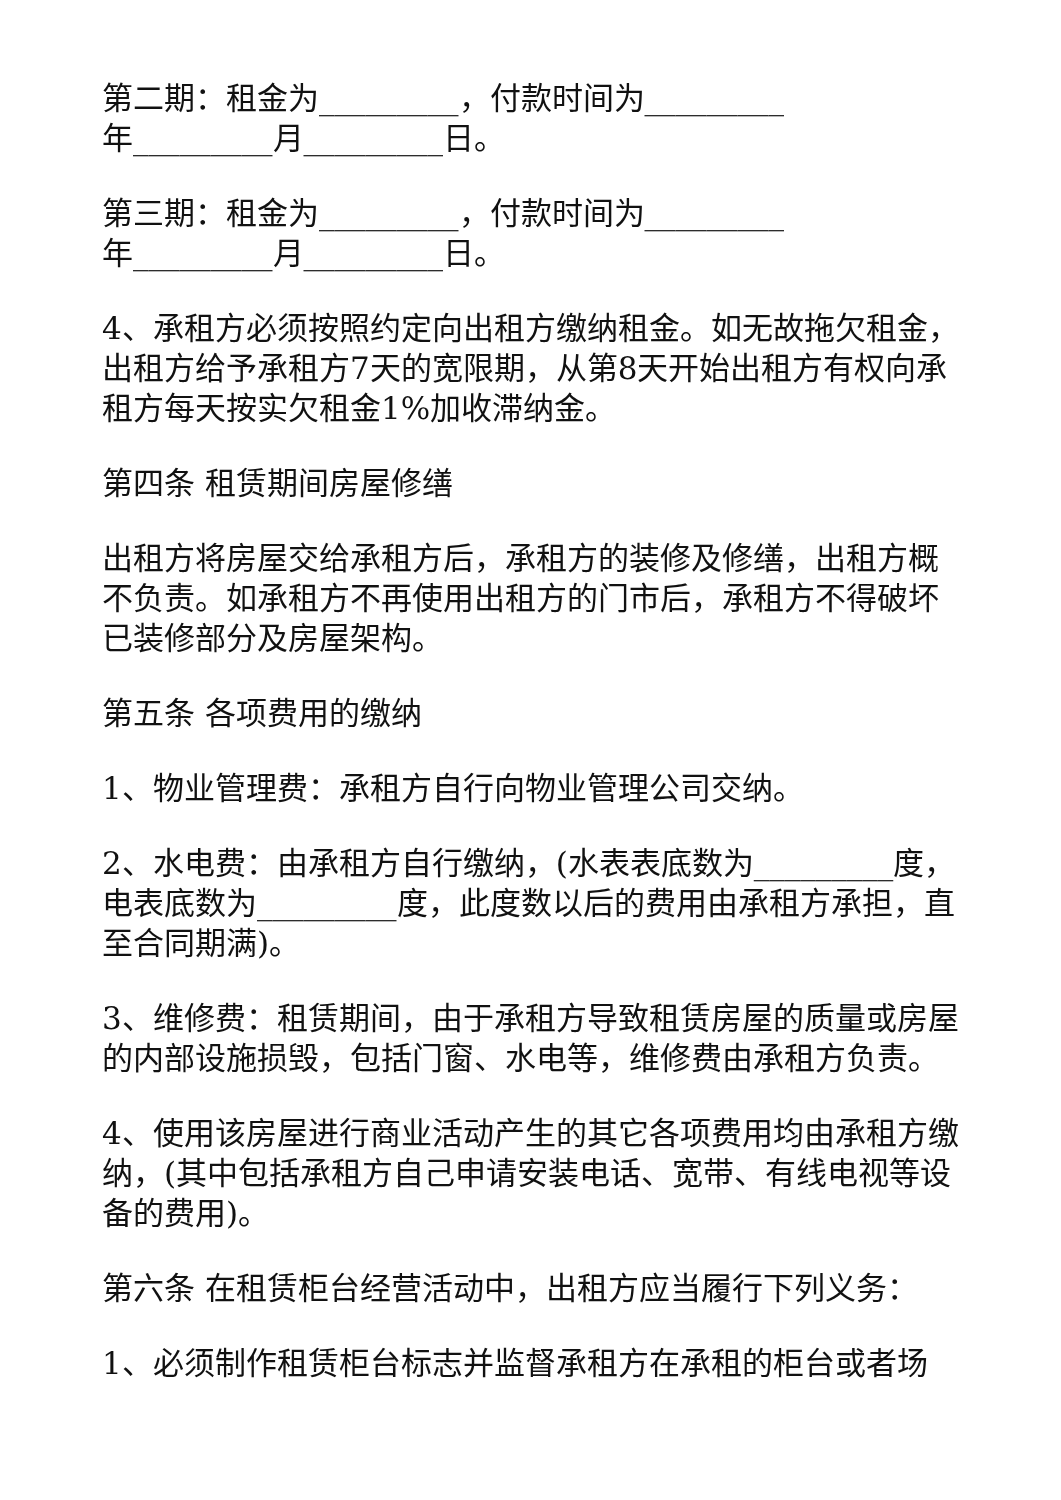第二期：租金为_________，付款时间为_________
年_________月_________日。
第三期：租金为_________，付款时间为_________
年_________月_________日。
4、承租方必须按照约定向出租方缴纳租金。如无故拖欠租金，出租方给予承租方7天的宽限期，从第8天开始出租方有权向承租方每天按实欠租金1%加收滞纳金。
第四条 租赁期间房屋修缮
出租方将房屋交给承租方后，承租方的装修及修缮，出租方概不负责。如承租方不再使用出租方的门市后，承租方不得破坏已装修部分及房屋架构。
第五条 各项费用的缴纳
1、物业管理费：承租方自行向物业管理公司交纳。
2、水电费：由承租方自行缴纳，(水表表底数为_________度，电表底数为_________度，此度数以后的费用由承租方承担，直至合同期满)。
3、维修费：租赁期间，由于承租方导致租赁房屋的质量或房屋的内部设施损毁，包括门窗、水电等，维修费由承租方负责。
4、使用该房屋进行商业活动产生的其它各项费用均由承租方缴纳，(其中包括承租方自己申请安装电话、宽带、有线电视等设备的费用)。
第六条 在租赁柜台经营活动中，出租方应当履行下列义务：
1、必须制作租赁柜台标志并监督承租方在承租的柜台或者场